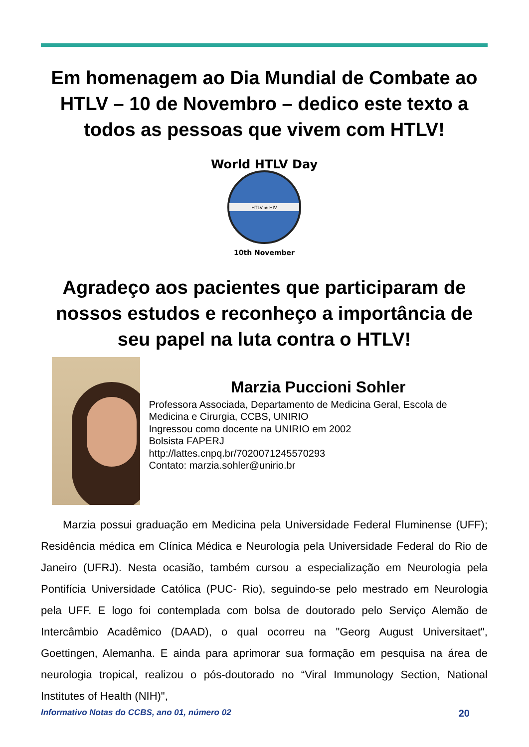Em homenagem ao Dia Mundial de Combate ao HTLV – 10 de Novembro – dedico este texto a todos as pessoas que vivem com HTLV!
HTLV ≠ HIV
World HTLV Day
10th November
Agradeço aos pacientes que participaram de nossos estudos e reconheço a importância de seu papel na luta contra o HTLV!
Marzia Puccioni Sohler
Professora Associada, Departamento de Medicina Geral, Escola de Medicina e Cirurgia, CCBS, UNIRIO
Ingressou como docente na UNIRIO em 2002
Bolsista FAPERJ
http://lattes.cnpq.br/7020071245570293
Contato: marzia.sohler@unirio.br
  Marzia possui graduação em Medicina pela Universidade Federal Fluminense (UFF); Residência médica em Clínica Médica e Neurologia pela Universidade Federal do Rio de Janeiro (UFRJ). Nesta ocasião, também cursou a especialização em Neurologia pela Pontifícia Universidade Católica (PUC- Rio), seguindo-se pelo mestrado em Neurologia pela UFF. E logo foi contemplada com bolsa de doutorado pelo Serviço Alemão de Intercâmbio Acadêmico (DAAD), o qual ocorreu na "Georg August Universitaet", Goettingen, Alemanha. E ainda para aprimorar sua formação em pesquisa na área de neurologia tropical, realizou o pós-doutorado no “Viral Immunology Section, National Institutes of Health (NIH)",
Informativo Notas do CCBS, ano 01, número 02 20